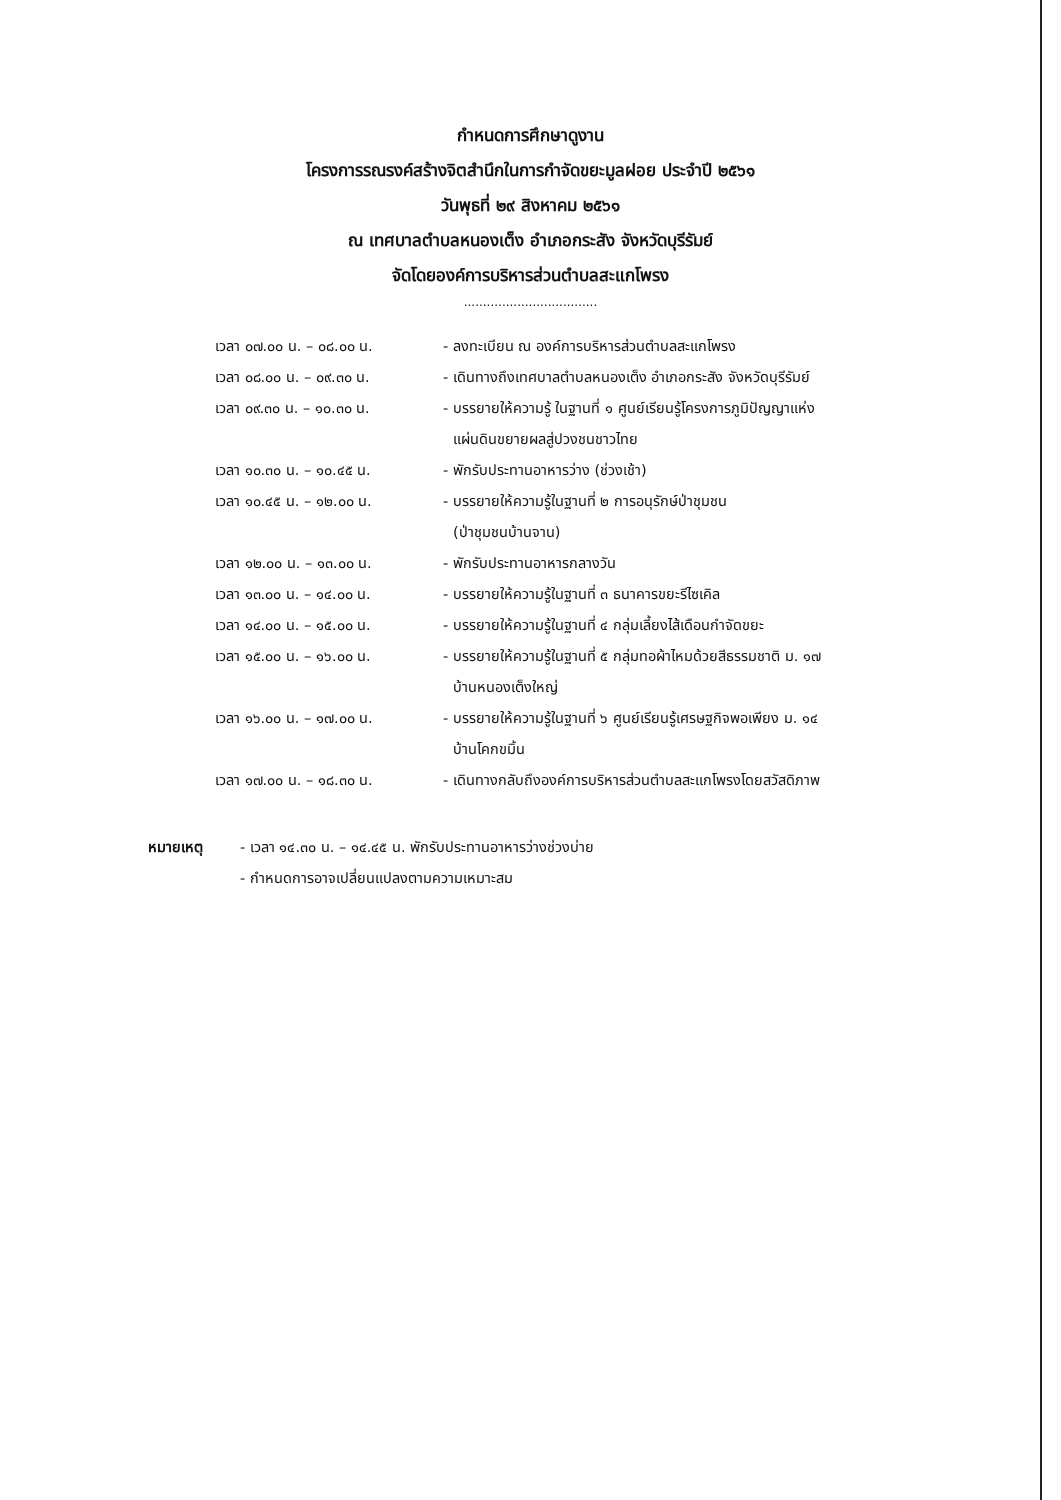กำหนดการศึกษาดูงาน
โครงการรณรงค์สร้างจิตสำนึกในการกำจัดขยะมูลฝอย ประจำปี ๒๕๖๑
วันพุธที่ ๒๙ สิงหาคม ๒๕๖๑
ณ เทศบาลตำบลหนองเต็ง อำเภอกระสัง จังหวัดบุรีรัมย์
จัดโดยองค์การบริหารส่วนตำบลสะแกโพรง
...................................
เวลา ๐๗.๐๐ น. – ๐๘.๐๐ น. - ลงทะเบียน ณ องค์การบริหารส่วนตำบลสะแกโพรง
เวลา ๐๘.๐๐ น. – ๐๙.๓๐ น. - เดินทางถึงเทศบาลตำบลหนองเต็ง อำเภอกระสัง จังหวัดบุรีรัมย์
เวลา ๐๙.๓๐ น. – ๑๐.๓๐ น. - บรรยายให้ความรู้ ในฐานที่ ๑ ศูนย์เรียนรู้โครงการภูมิปัญญาแห่ง
แผ่นดินขยายผลสู่ปวงชนชาวไทย
เวลา ๑๐.๓๐ น. – ๑๐.๔๕ น. - พักรับประทานอาหารว่าง (ช่วงเช้า)
เวลา ๑๐.๔๕ น. – ๑๒.๐๐ น. - บรรยายให้ความรู้ในฐานที่ ๒ การอนุรักษ์ป่าชุมชน
(ป่าชุมชนบ้านจาน)
เวลา ๑๒.๐๐ น. – ๑๓.๐๐ น. - พักรับประทานอาหารกลางวัน
เวลา ๑๓.๐๐ น. – ๑๔.๐๐ น. - บรรยายให้ความรู้ในฐานที่ ๓ ธนาคารขยะรีไซเคิล
เวลา ๑๔.๐๐ น. – ๑๕.๐๐ น. - บรรยายให้ความรู้ในฐานที่ ๔ กลุ่มเลี้ยงไส้เดือนกำจัดขยะ
เวลา ๑๕.๐๐ น. – ๑๖.๐๐ น. - บรรยายให้ความรู้ในฐานที่ ๕ กลุ่มทอผ้าไหมด้วยสีธรรมชาติ ม. ๑๗
บ้านหนองเต็งใหญ่
เวลา ๑๖.๐๐ น. – ๑๗.๐๐ น. - บรรยายให้ความรู้ในฐานที่ ๖ ศูนย์เรียนรู้เศรษฐกิจพอเพียง ม. ๑๔
บ้านโคกขมิ้น
เวลา ๑๗.๐๐ น. – ๑๘.๓๐ น. - เดินทางกลับถึงองค์การบริหารส่วนตำบลสะแกโพรงโดยสวัสดิภาพ
หมายเหตุ - เวลา ๑๔.๓๐ น. – ๑๔.๔๕ น. พักรับประทานอาหารว่างช่วงบ่าย
- กำหนดการอาจเปลี่ยนแปลงตามความเหมาะสม